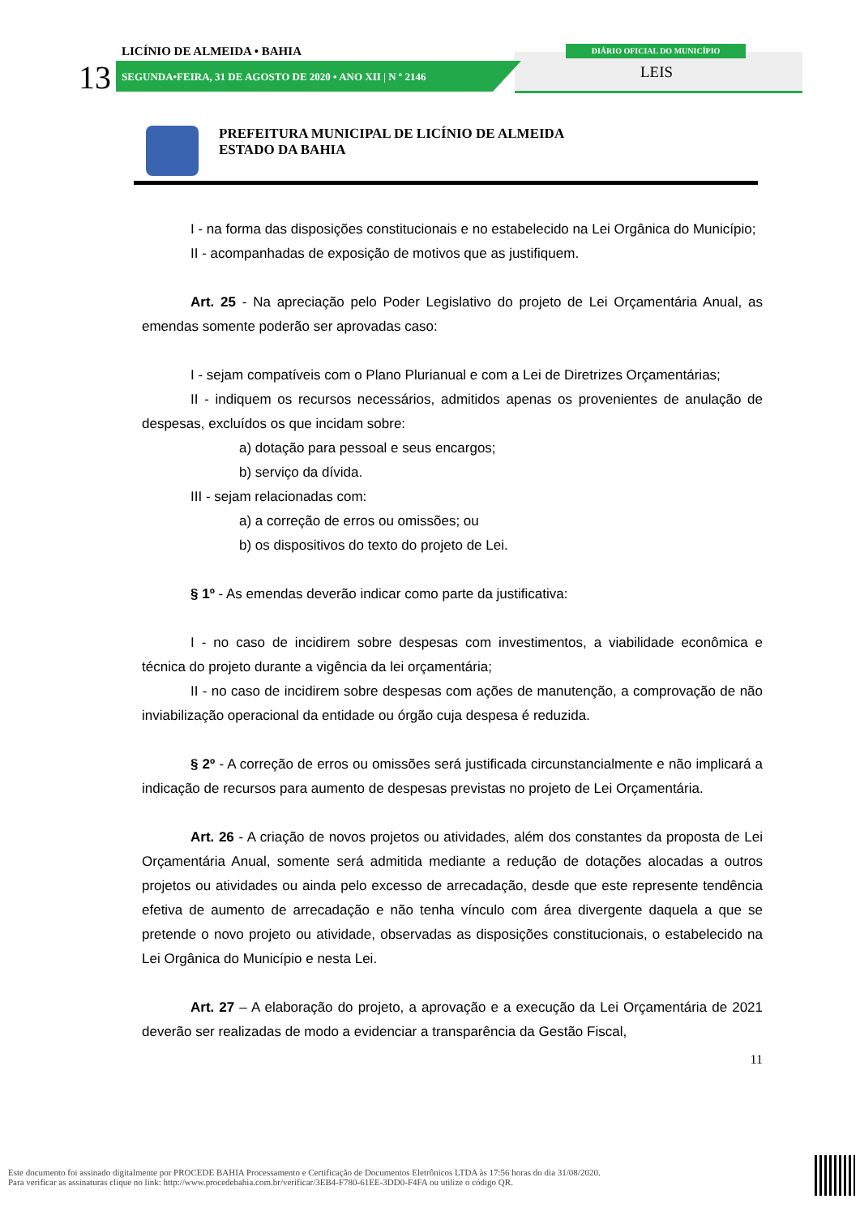LICÍNIO DE ALMEIDA • BAHIA
13
SEGUNDA•FEIRA, 31 DE AGOSTO DE 2020 • ANO XII | N º 2146
DIÁRIO OFICIAL DO MUNICÍPIO
LEIS
PREFEITURA MUNICIPAL DE LICÍNIO DE ALMEIDA
ESTADO DA BAHIA
I - na forma das disposições constitucionais e no estabelecido na Lei Orgânica do Município;
II - acompanhadas de exposição de motivos que as justifiquem.
Art. 25 - Na apreciação pelo Poder Legislativo do projeto de Lei Orçamentária Anual, as emendas somente poderão ser aprovadas caso:
I - sejam compatíveis com o Plano Plurianual e com a Lei de Diretrizes Orçamentárias;
II - indiquem os recursos necessários, admitidos apenas os provenientes de anulação de despesas, excluídos os que incidam sobre:
a) dotação para pessoal e seus encargos;
b) serviço da dívida.
III - sejam relacionadas com:
a) a correção de erros ou omissões; ou
b) os dispositivos do texto do projeto de Lei.
§ 1º - As emendas deverão indicar como parte da justificativa:
I - no caso de incidirem sobre despesas com investimentos, a viabilidade econômica e técnica do projeto durante a vigência da lei orçamentária;
II - no caso de incidirem sobre despesas com ações de manutenção, a comprovação de não inviabilização operacional da entidade ou órgão cuja despesa é reduzida.
§ 2º - A correção de erros ou omissões será justificada circunstancialmente e não implicará a indicação de recursos para aumento de despesas previstas no projeto de Lei Orçamentária.
Art. 26 - A criação de novos projetos ou atividades, além dos constantes da proposta de Lei Orçamentária Anual, somente será admitida mediante a redução de dotações alocadas a outros projetos ou atividades ou ainda pelo excesso de arrecadação, desde que este represente tendência efetiva de aumento de arrecadação e não tenha vínculo com área divergente daquela a que se pretende o novo projeto ou atividade, observadas as disposições constitucionais, o estabelecido na Lei Orgânica do Município e nesta Lei.
Art. 27 – A elaboração do projeto, a aprovação e a execução da Lei Orçamentária de 2021 deverão ser realizadas de modo a evidenciar a transparência da Gestão Fiscal,
11
Este documento foi assinado digitalmente por PROCEDE BAHIA Processamento e Certificação de Documentos Eletrônicos LTDA às 17:56 horas do dia 31/08/2020.
Para verificar as assinaturas clique no link: http://www.procedebahia.com.br/verificar/3EB4-F780-61EE-3DD0-F4FA ou utilize o código QR.